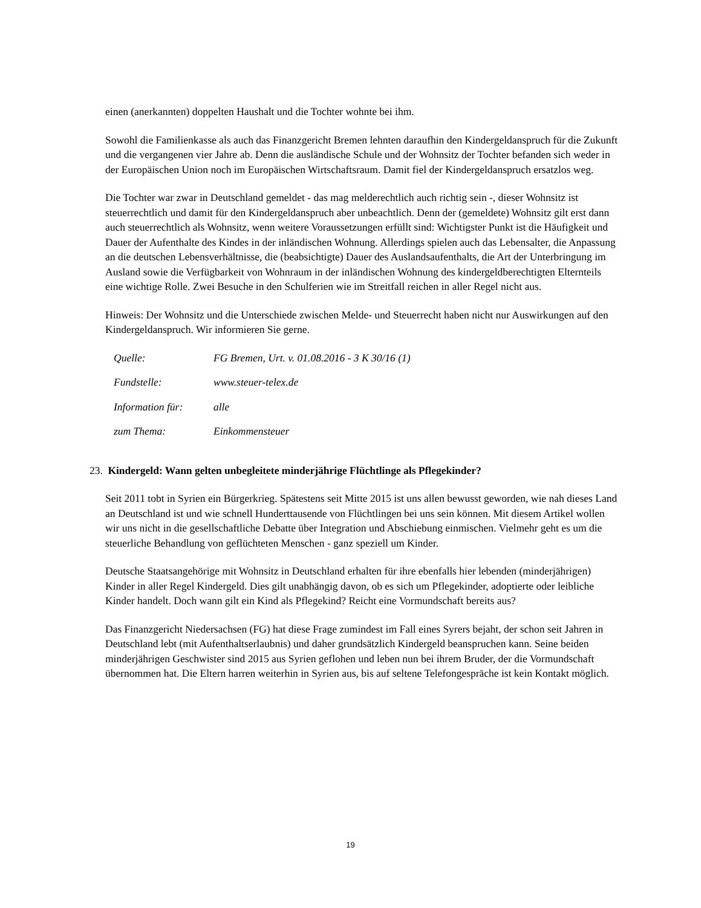einen (anerkannten) doppelten Haushalt und die Tochter wohnte bei ihm.
Sowohl die Familienkasse als auch das Finanzgericht Bremen lehnten daraufhin den Kindergeldanspruch für die Zukunft und die vergangenen vier Jahre ab. Denn die ausländische Schule und der Wohnsitz der Tochter befanden sich weder in der Europäischen Union noch im Europäischen Wirtschaftsraum. Damit fiel der Kindergeldanspruch ersatzlos weg.
Die Tochter war zwar in Deutschland gemeldet - das mag melderechtlich auch richtig sein -, dieser Wohnsitz ist steuerrechtlich und damit für den Kindergeldanspruch aber unbeachtlich. Denn der (gemeldete) Wohnsitz gilt erst dann auch steuerrechtlich als Wohnsitz, wenn weitere Voraussetzungen erfüllt sind: Wichtigster Punkt ist die Häufigkeit und Dauer der Aufenthalte des Kindes in der inländischen Wohnung. Allerdings spielen auch das Lebensalter, die Anpassung an die deutschen Lebensverhältnisse, die (beabsichtigte) Dauer des Auslandsaufenthalts, die Art der Unterbringung im Ausland sowie die Verfügbarkeit von Wohnraum in der inländischen Wohnung des kindergeldberechtigten Elternteils eine wichtige Rolle. Zwei Besuche in den Schulferien wie im Streitfall reichen in aller Regel nicht aus.
Hinweis: Der Wohnsitz und die Unterschiede zwischen Melde- und Steuerrecht haben nicht nur Auswirkungen auf den Kindergeldanspruch. Wir informieren Sie gerne.
| Quelle: | FG Bremen, Urt. v. 01.08.2016 - 3 K 30/16 (1) |
| Fundstelle: | www.steuer-telex.de |
| Information für: | alle |
| zum Thema: | Einkommensteuer |
23. Kindergeld: Wann gelten unbegleitete minderjährige Flüchtlinge als Pflegekinder?
Seit 2011 tobt in Syrien ein Bürgerkrieg. Spätestens seit Mitte 2015 ist uns allen bewusst geworden, wie nah dieses Land an Deutschland ist und wie schnell Hunderttausende von Flüchtlingen bei uns sein können. Mit diesem Artikel wollen wir uns nicht in die gesellschaftliche Debatte über Integration und Abschiebung einmischen. Vielmehr geht es um die steuerliche Behandlung von geflüchteten Menschen - ganz speziell um Kinder.
Deutsche Staatsangehörige mit Wohnsitz in Deutschland erhalten für ihre ebenfalls hier lebenden (minderjährigen) Kinder in aller Regel Kindergeld. Dies gilt unabhängig davon, ob es sich um Pflegekinder, adoptierte oder leibliche Kinder handelt. Doch wann gilt ein Kind als Pflegekind? Reicht eine Vormundschaft bereits aus?
Das Finanzgericht Niedersachsen (FG) hat diese Frage zumindest im Fall eines Syrers bejaht, der schon seit Jahren in Deutschland lebt (mit Aufenthaltserlaubnis) und daher grundsätzlich Kindergeld beanspruchen kann. Seine beiden minderjährigen Geschwister sind 2015 aus Syrien geflohen und leben nun bei ihrem Bruder, der die Vormundschaft übernommen hat. Die Eltern harren weiterhin in Syrien aus, bis auf seltene Telefongespräche ist kein Kontakt möglich.
19